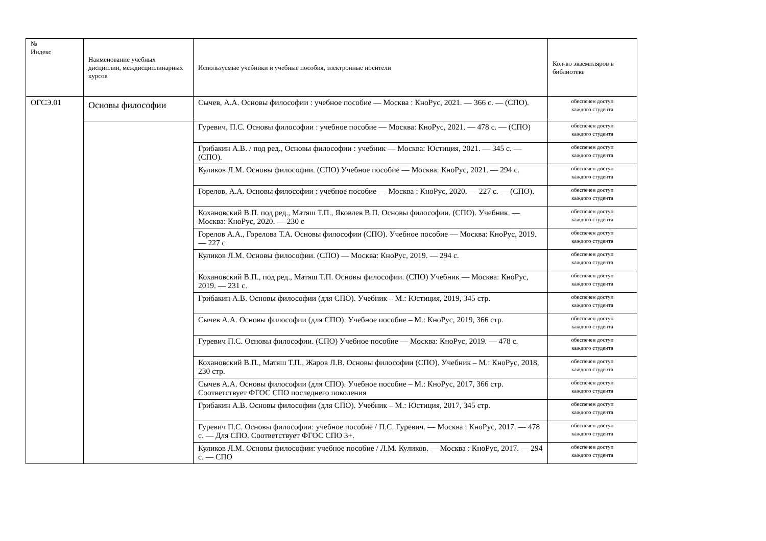| № Индекс | Наименование учебных дисциплин, междисциплинарных курсов | Используемые учебники и учебные пособия, электронные носители | Кол-во экземпляров в библиотеке |
| --- | --- | --- | --- |
| ОГСЭ.01 | Основы философии | Сычев, А.А. Основы философии : учебное пособие — Москва : КноРус, 2021. — 366 с. — (СПО). | обеспечен доступ каждого студента |
| | | Гуревич, П.С. Основы философии : учебное пособие — Москва: КноРус, 2021. — 478 с. — (СПО) | обеспечен доступ каждого студента |
| | | Грибакин А.В. / под ред., Основы философии : учебник — Москва: Юстиция, 2021. — 345 с. — (СПО). | обеспечен доступ каждого студента |
| | | Куликов Л.М. Основы философии. (СПО) Учебное пособие — Москва: КноРус, 2021. — 294 с. | обеспечен доступ каждого студента |
| | | Горелов, А.А. Основы философии : учебное пособие — Москва : КноРус, 2020. — 227 с. — (СПО). | обеспечен доступ каждого студента |
| | | Кохановский В.П. под ред., Матяш Т.П., Яковлев В.П. Основы философии. (СПО). Учебник. — Москва: КноРус, 2020. — 230 с | обеспечен доступ каждого студента |
| | | Горелов А.А., Горелова Т.А. Основы философии (СПО). Учебное пособие — Москва: КноРус, 2019. — 227 с | обеспечен доступ каждого студента |
| | | Куликов Л.М. Основы философии. (СПО) — Москва: КноРус, 2019. — 294 с. | обеспечен доступ каждого студента |
| | | Кохановский В.П., под ред., Матяш Т.П. Основы философии. (СПО) Учебник — Москва: КноРус, 2019. — 231 с. | обеспечен доступ каждого студента |
| | | Грибакин А.В. Основы философии (для СПО). Учебник – М.: Юстиция, 2019, 345 стр. | обеспечен доступ каждого студента |
| | | Сычев А.А. Основы философии (для СПО). Учебное пособие – М.: КноРус, 2019, 366 стр. | обеспечен доступ каждого студента |
| | | Гуревич П.С. Основы философии. (СПО) Учебное пособие — Москва: КноРус, 2019. — 478 с. | обеспечен доступ каждого студента |
| | | Кохановский В.П., Матяш Т.П., Жаров Л.В. Основы философии (СПО). Учебник – М.: КноРус, 2018, 230 стр. | обеспечен доступ каждого студента |
| | | Сычев А.А. Основы философии (для СПО). Учебное пособие – М.: КноРус, 2017, 366 стр. Соответствует ФГОС СПО последнего поколения | обеспечен доступ каждого студента |
| | | Грибакин А.В. Основы философии (для СПО). Учебник – М.: Юстиция, 2017, 345 стр. | обеспечен доступ каждого студента |
| | | Гуревич П.С. Основы философии: учебное пособие / П.С. Гуревич. — Москва : КноРус, 2017. — 478 с. — Для СПО. Соответствует ФГОС СПО 3+. | обеспечен доступ каждого студента |
| | | Куликов Л.М. Основы философии: учебное пособие / Л.М. Куликов. — Москва : КноРус, 2017. — 294 с. — СПО | обеспечен доступ каждого студента |